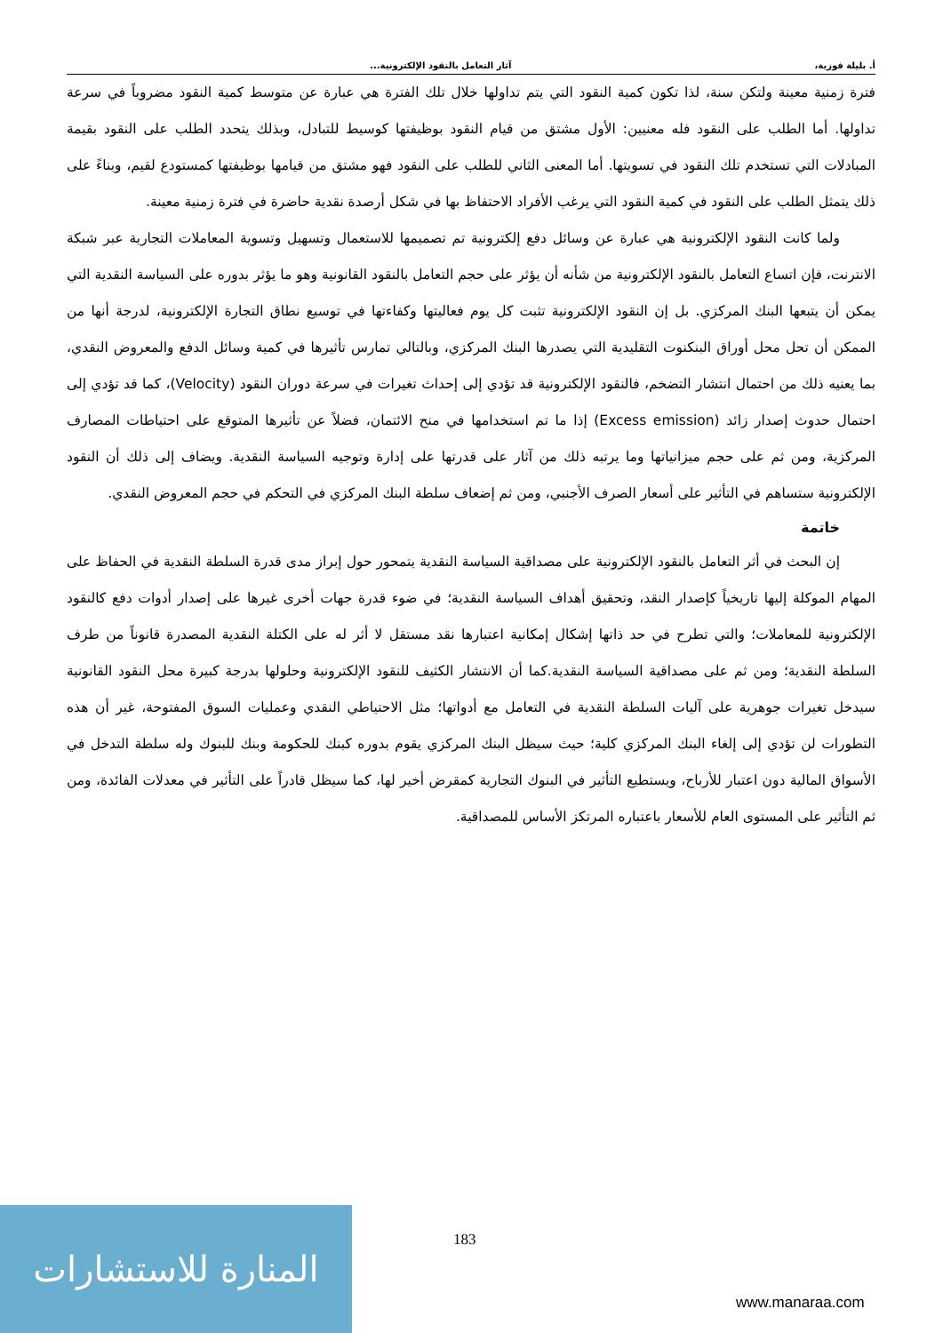أ. بليلة فوزية، آثار التعامل بالنقود الإلكترونية...
فترة زمنية معينة ولتكن سنة، لذا تكون كمية النقود التي يتم تداولها خلال تلك الفترة هي عبارة عن متوسط كمية النقود مضروباً في سرعة تداولها. أما الطلب على النقود فله معنيين: الأول مشتق من قيام النقود بوظيفتها كوسيط للتبادل، وبذلك يتحدد الطلب على النقود بقيمة المبادلات التي تستخدم تلك النقود في تسويتها. أما المعنى الثاني للطلب على النقود فهو مشتق من قيامها بوظيفتها كمستودع لقيم، وبناءً على ذلك يتمثل الطلب على النقود في كمية النقود التي يرغب الأفراد الاحتفاظ بها في شكل أرصدة نقدية حاضرة في فترة زمنية معينة.
ولما كانت النقود الإلكترونية هي عبارة عن وسائل دفع إلكترونية تم تصميمها للاستعمال وتسهيل وتسوية المعاملات التجارية عبر شبكة الانترنت، فإن اتساع التعامل بالنقود الإلكترونية من شأنه أن يؤثر على حجم التعامل بالنقود القانونية وهو ما يؤثر بدوره على السياسة النقدية التي يمكن أن يتبعها البنك المركزي. بل إن النقود الإلكترونية تثبت كل يوم فعاليتها وكفاءتها في توسيع نطاق التجارة الإلكترونية، لدرجة أنها من الممكن أن تحل محل أوراق البنكنوت التقليدية التي يصدرها البنك المركزي، وبالتالي تمارس تأثيرها في كمية وسائل الدفع والمعروض النقدي، بما يعنيه ذلك من احتمال انتشار التضخم، فالنقود الإلكترونية قد تؤدي إلى إحداث تغيرات في سرعة دوران النقود (Velocity)، كما قد تؤدي إلى احتمال حدوث إصدار زائد (Excess emission) إذا ما تم استخدامها في منح الائتمان، فضلاً عن تأثيرها المتوقع على احتياطات المصارف المركزية، ومن ثم على حجم ميزانياتها وما يرتبه ذلك من آثار على قدرتها على إدارة وتوجيه السياسة النقدية. ويضاف إلى ذلك أن النقود الإلكترونية ستساهم في التأثير على أسعار الصرف الأجنبي، ومن ثم إضعاف سلطة البنك المركزي في التحكم في حجم المعروض النقدي.
خاتمة
إن البحث في أثر التعامل بالنقود الإلكترونية على مصداقية السياسة النقدية يتمحور حول إبراز مدى قدرة السلطة النقدية في الحفاظ على المهام الموكلة إليها تاريخياً كإصدار النقد، وتحقيق أهداف السياسة النقدية؛ في ضوء قدرة جهات أخرى غيرها على إصدار أدوات دفع كالنقود الإلكترونية للمعاملات؛ والتي تطرح في حد ذاتها إشكال إمكانية اعتبارها نقد مستقل لا أثر له على الكتلة النقدية المصدرة قانوناً من طرف السلطة النقدية؛ ومن ثم على مصداقية السياسة النقدية.كما أن الانتشار الكثيف للنقود الإلكترونية وحلولها بدرجة كبيرة محل النقود القانونية سيدخل تغيرات جوهرية على آليات السلطة النقدية في التعامل مع أدواتها؛ مثل الاحتياطي النقدي وعمليات السوق المفتوحة، غير أن هذه التطورات لن تؤدي إلى إلغاء البنك المركزي كلية؛ حيث سيظل البنك المركزي يقوم بدوره كبنك للحكومة وبنك للبنوك وله سلطة التدخل في الأسواق المالية دون اعتبار للأرباح، ويستطيع التأثير في البنوك التجارية كمقرض أخير لها، كما سيظل قادراً على التأثير في معدلات الفائدة، ومن ثم التأثير على المستوى العام للأسعار باعتباره المرتكز الأساس للمصداقية.
183
المنارة للاستشارات
www.manaraa.com